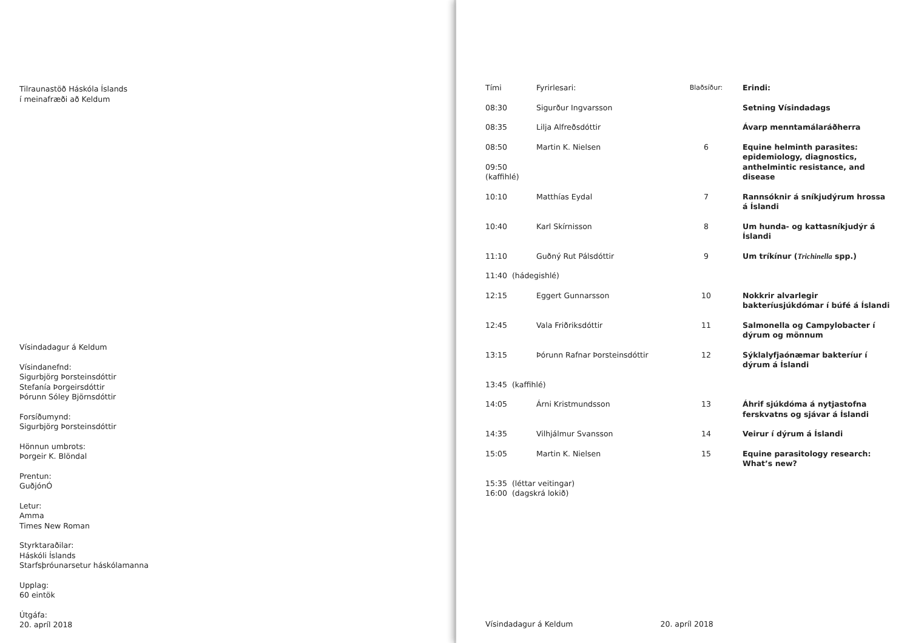Tilraunastöð Háskóla Íslands
í meinafræði að Keldum
Vísindadagur á Keldum
Vísindanefnd:
Sigurbjörg Þorsteinsdóttir
Stefanía Þorgeirsdóttir
Þórunn Sóley Björnsdóttir
Forsíðumynd:
Sigurbjörg Þorsteinsdóttir
Hönnun umbrots:
Þorgeir K. Blöndal
Prentun:
GuðjónÓ
Letur:
Amma
Times New Roman
Styrktaraðilar:
Háskóli Íslands
Starfsþróunarsetur háskólamanna
Upplag:
60 eintök
Útgáfa:
20. apríl 2018
| Tími | Fyrirlesari: | Blaðsíður: | Erindi: |
| --- | --- | --- | --- |
| 08:30 | Sigurður Ingvarsson | | Setning Vísindadags |
| 08:35 | Lilja Alfreðsdóttir | | Ávarp menntamálaráðherra |
| 08:50 09:50 (kaffihlé) | Martin K. Nielsen | 6 | Equine helminth parasites: epidemiology, diagnostics, anthelmintic resistance, and disease |
| 10:10 | Matthías Eydal | 7 | Rannsóknir á sníkjudýrum hrossa á Íslandi |
| 10:40 | Karl Skírnisson | 8 | Um hunda- og kattasníkjudýr á Íslandi |
| 11:10 | Guðný Rut Pálsdóttir | 9 | Um tríkínur ( Trichinella spp.) |
| 11:40 (hádegishlé) | | | |
| 12:15 | Eggert Gunnarsson | 10 | Nokkrir alvarlegir bakteríusjúkdómar í búfé á Íslandi |
| 12:45 | Vala Friðriksdóttir | 11 | Salmonella og Campylobacter í dýrum og mönnum |
| 13:15 | Þórunn Rafnar Þorsteinsdóttir | 12 | Sýklalyfjaónæmar bakteríur í dýrum á Íslandi |
| 13:45 (kaffihlé) | | | |
| 14:05 | Árni Kristmundsson | 13 | Áhrif sjúkdóma á nytjastofna ferskvatns og sjávar á Íslandi |
| 14:35 | Vilhjálmur Svansson | 14 | Veirur í dýrum á Íslandi |
| 15:05 | Martin K. Nielsen | 15 | Equine parasitology research: What’s new? |
| 15:35 (léttar veitingar) 16:00 (dagskrá lokið) | | | |
Vísindadagur á Keldum 20. apríl 2018